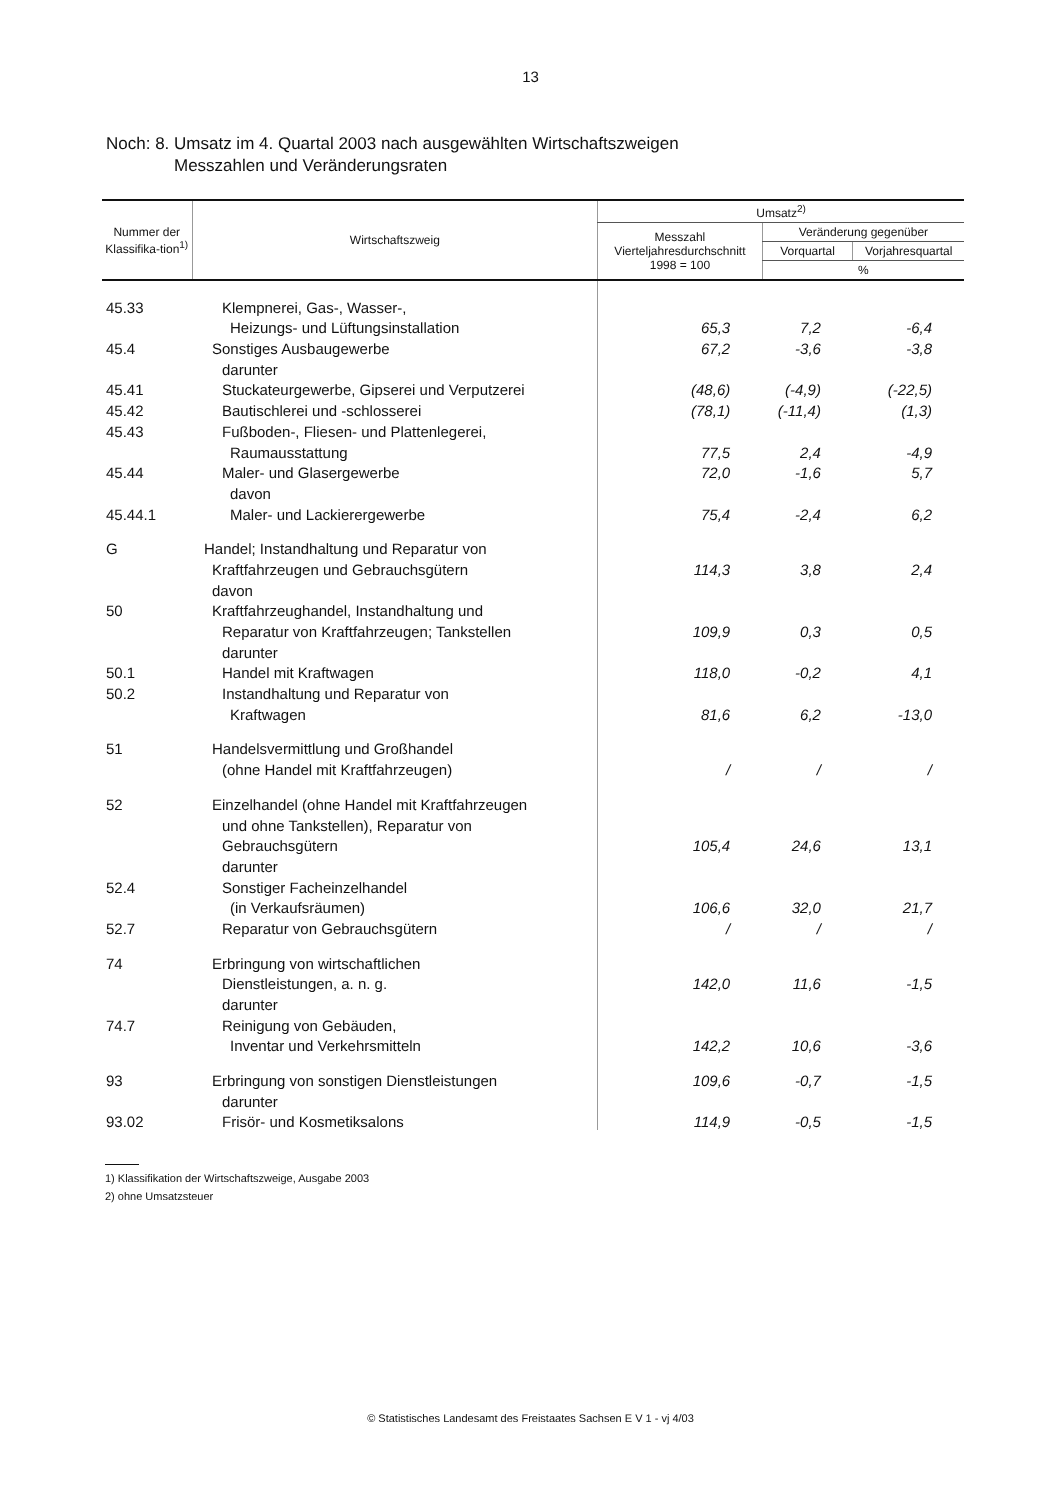13
Noch: 8. Umsatz im 4. Quartal 2003 nach ausgewählten Wirtschaftszweigen
Messzahlen und Veränderungsraten
| Nummer der Klassifika-tion<sup>1)</sup> | Wirtschaftszweig | Umsatz<sup>2)</sup> | | |
| --- | --- | --- | --- | --- |
| | | Messzahl Vierteljahresdurchschnitt 1998 = 100 | Veränderung gegenüber | |
| | | | Vorquartal | Vorjahresquartal |
| | | | % | |
| 45.33 | Klempnerei, Gas-, Wasser-, | | | |
| | Heizungs- und Lüftungsinstallation | 65,3 | 7,2 | -6,4 |
| 45.4 | Sonstiges Ausbaugewerbe | 67,2 | -3,6 | -3,8 |
| | darunter | | | |
| 45.41 | Stuckateurgewerbe, Gipserei und Verputzerei | (48,6) | (-4,9) | (-22,5) |
| 45.42 | Bautischlerei und -schlosserei | (78,1) | (-11,4) | (1,3) |
| 45.43 | Fußboden-, Fliesen- und Plattenlegerei, | | | |
| | Raumausstattung | 77,5 | 2,4 | -4,9 |
| 45.44 | Maler- und Glasergewerbe | 72,0 | -1,6 | 5,7 |
| | davon | | | |
| 45.44.1 | Maler- und Lackierergewerbe | 75,4 | -2,4 | 6,2 |
| G | Handel; Instandhaltung und Reparatur von | | | |
| | Kraftfahrzeugen und Gebrauchsgütern | 114,3 | 3,8 | 2,4 |
| | davon | | | |
| 50 | Kraftfahrzeughandel, Instandhaltung und | | | |
| | Reparatur von Kraftfahrzeugen; Tankstellen | 109,9 | 0,3 | 0,5 |
| | darunter | | | |
| 50.1 | Handel mit Kraftwagen | 118,0 | -0,2 | 4,1 |
| 50.2 | Instandhaltung und Reparatur von | | | |
| | Kraftwagen | 81,6 | 6,2 | -13,0 |
| 51 | Handelsvermittlung und Großhandel | | | |
| | (ohne Handel mit Kraftfahrzeugen) | / | / | / |
| 52 | Einzelhandel (ohne Handel mit Kraftfahrzeugen | | | |
| | und ohne Tankstellen), Reparatur von | | | |
| | Gebrauchsgütern | 105,4 | 24,6 | 13,1 |
| | darunter | | | |
| 52.4 | Sonstiger Facheinzelhandel | | | |
| | (in Verkaufsräumen) | 106,6 | 32,0 | 21,7 |
| 52.7 | Reparatur von Gebrauchsgütern | / | / | / |
| 74 | Erbringung von wirtschaftlichen | | | |
| | Dienstleistungen, a. n. g. | 142,0 | 11,6 | -1,5 |
| | darunter | | | |
| 74.7 | Reinigung von Gebäuden, | | | |
| | Inventar und Verkehrsmitteln | 142,2 | 10,6 | -3,6 |
| 93 | Erbringung von sonstigen Dienstleistungen | 109,6 | -0,7 | -1,5 |
| | darunter | | | |
| 93.02 | Frisör- und Kosmetiksalons | 114,9 | -0,5 | -1,5 |
1) Klassifikation der Wirtschaftszweige, Ausgabe 2003
2) ohne Umsatzsteuer
© Statistisches Landesamt des Freistaates Sachsen E V 1 - vj 4/03